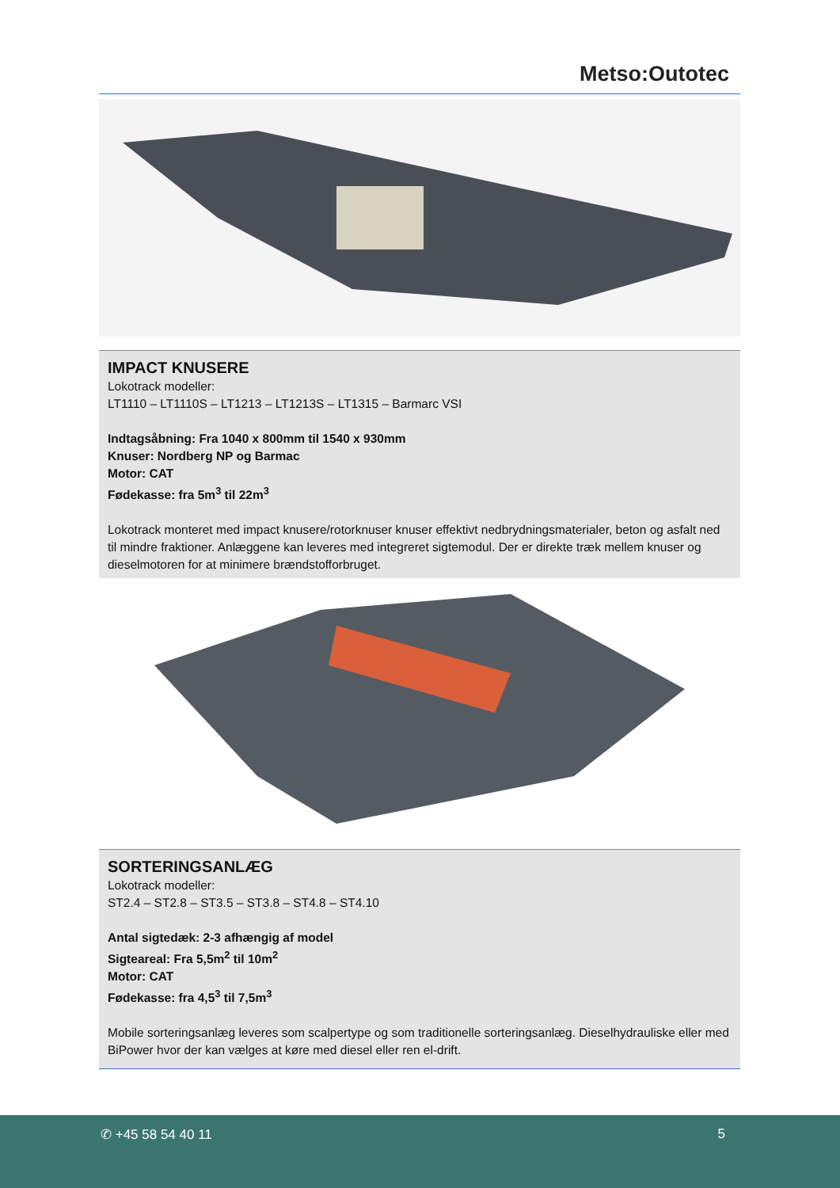Metso:Outotec
IMPACT KNUSERE
Lokotrack modeller:
LT1110 – LT1110S – LT1213 – LT1213S – LT1315 – Barmarc VSI
Indtagsåbning: Fra 1040 x 800mm til 1540 x 930mm
Knuser: Nordberg NP og Barmac
Motor: CAT
Fødekasse: fra 5m<sup>3</sup> til 22m<sup>3</sup>
Lokotrack monteret med impact knusere/rotorknuser knuser effektivt nedbrydningsmaterialer, beton og asfalt ned til mindre fraktioner. Anlæggene kan leveres med integreret sigtemodul. Der er direkte træk mellem knuser og dieselmotoren for at minimere brændstofforbruget.
SORTERINGSANLÆG
Lokotrack modeller:
ST2.4 – ST2.8 – ST3.5 – ST3.8 – ST4.8 – ST4.10
Antal sigtedæk: 2-3 afhængig af model
Sigteareal: Fra 5,5m<sup>2</sup> til 10m<sup>2</sup>
Motor: CAT
Fødekasse: fra 4,5<sup>3</sup> til 7,5m<sup>3</sup>
Mobile sorteringsanlæg leveres som scalpertype og som traditionelle sorteringsanlæg. Dieselhydrauliske eller med BiPower hvor der kan vælges at køre med diesel eller ren el-drift.
✆ +45 58 54 40 11 5